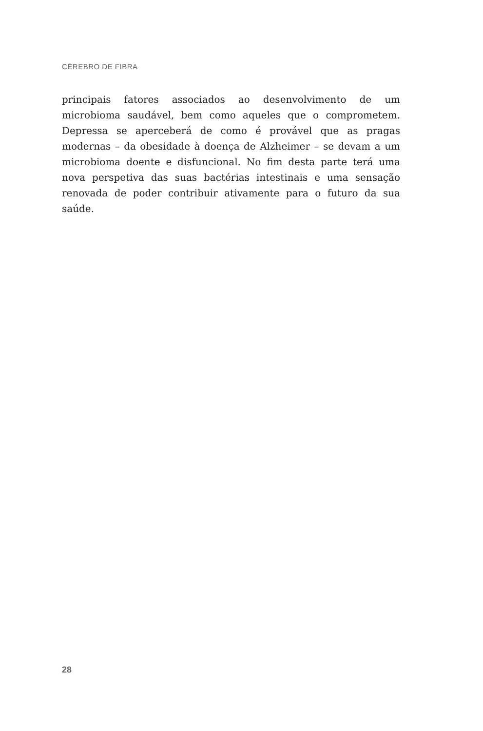CÉREBRO DE FIBRA
principais fatores associados ao desenvolvimento de um microbioma saudável, bem como aqueles que o comprometem. Depressa se aperce­berá de como é provável que as pragas modernas – da obesidade à doença de Alzheimer – se devam a um microbioma doente e disfun­cional. No fim desta parte terá uma nova perspetiva das suas bactérias intestinais e uma sensação renovada de poder contribuir ativamente para o futuro da sua saúde.
28